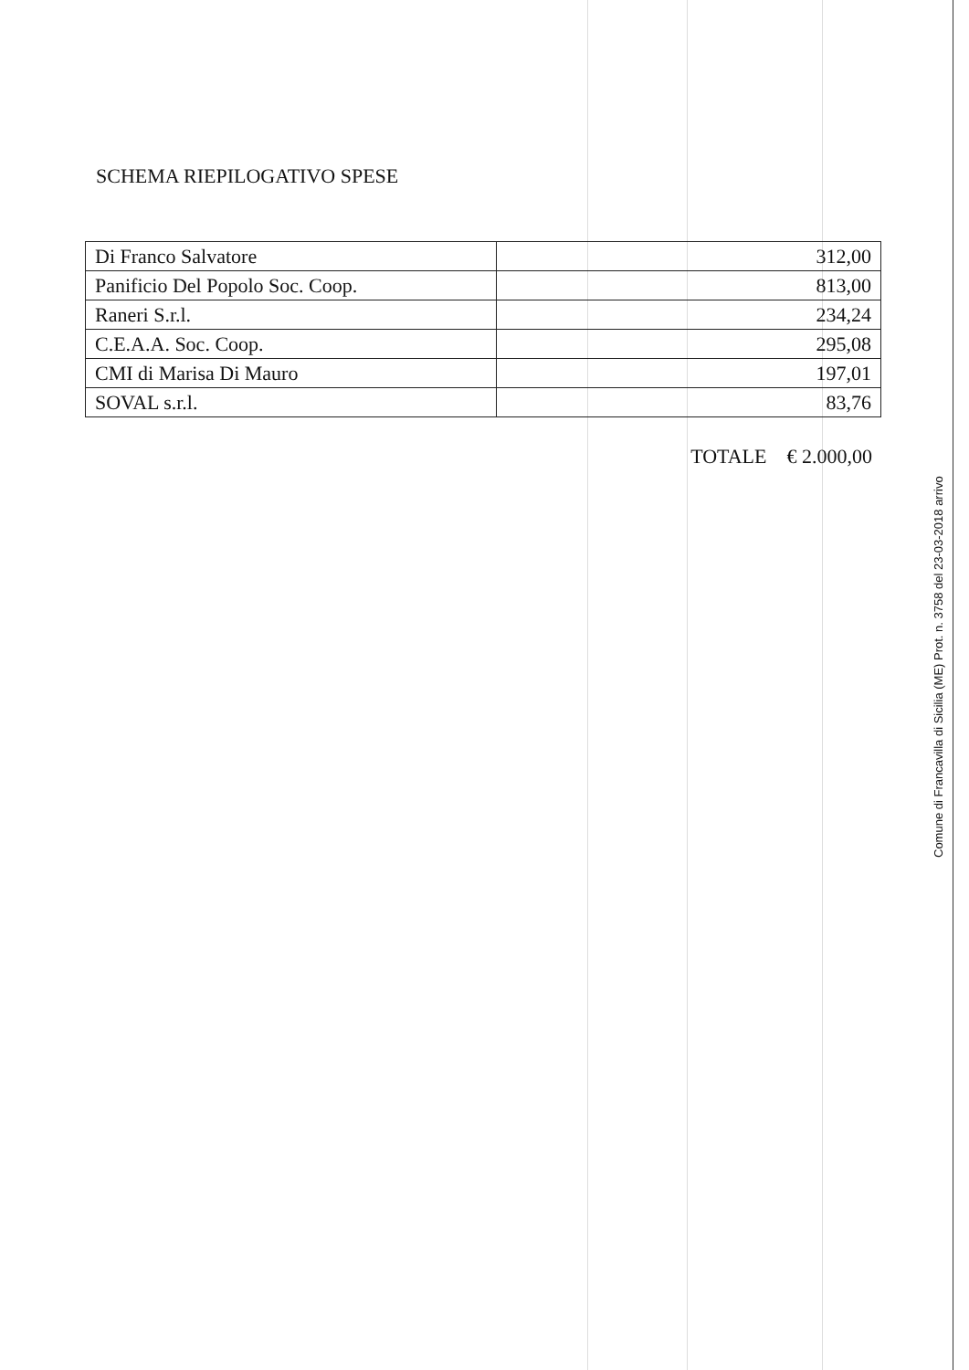SCHEMA RIEPILOGATIVO SPESE
| Di Franco Salvatore | 312,00 |
| Panificio Del Popolo Soc. Coop. | 813,00 |
| Raneri S.r.l. | 234,24 |
| C.E.A.A. Soc. Coop. | 295,08 |
| CMI di Marisa Di Mauro | 197,01 |
| SOVAL s.r.l. | 83,76 |
TOTALE € 2.000,00
Comune di Francavilla di Sicilia (ME) Prot. n. 3758 del 23-03-2018 arrivo